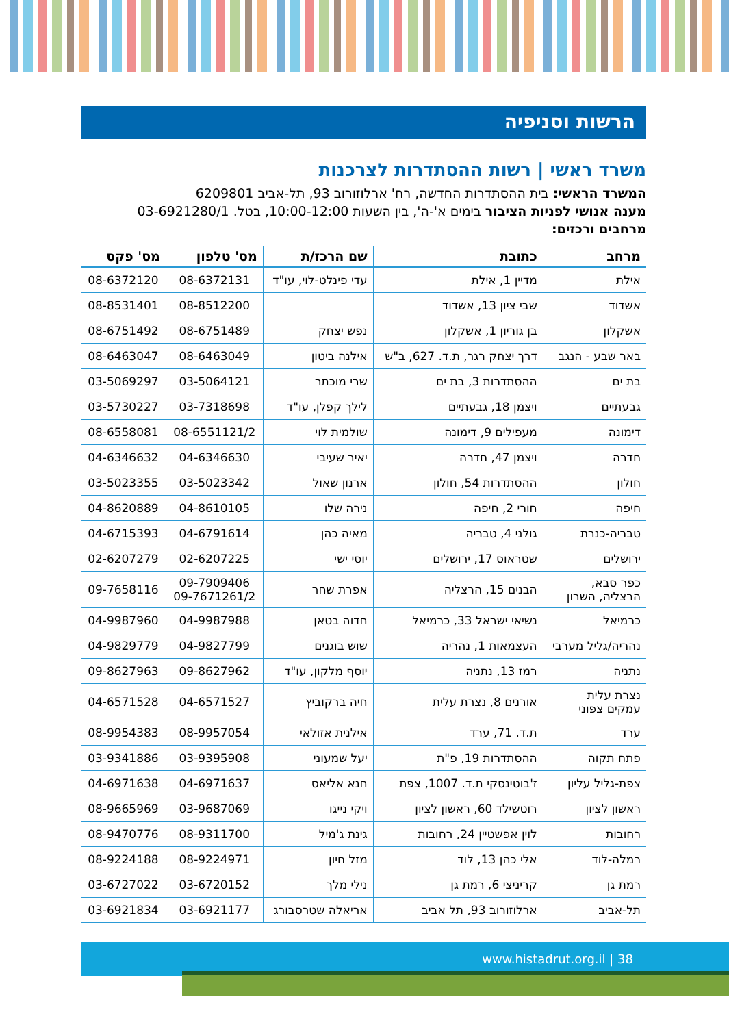הרשות וסניפיה
משרד ראשי | רשות ההסתדרות לצרכנות
המשרד הראשי: בית ההסתדרות החדשה, רח' ארלוזורוב 93, תל-אביב 6209801
מענה אנושי לפניות הציבור בימים א'-ה', בין השעות 10:00-12:00, בטל. 03-6921280/1
מרחבים ורכזים:
| מרחב | כתובת | שם הרכז/ת | מס' טלפון | מס' פקס |
| --- | --- | --- | --- | --- |
| אילת | מדיין 1, אילת | עדי פינלט-לוי, עו"ד | 08-6372131 | 08-6372120 |
| אשדוד | שבי ציון 13, אשדוד | | 08-8512200 | 08-8531401 |
| אשקלון | בן גוריון 1, אשקלון | נפש יצחק | 08-6751489 | 08-6751492 |
| באר שבע - הנגב | דרך יצחק רגר, ת.ד. 627, ב"ש | אילנה ביטון | 08-6463049 | 08-6463047 |
| בת ים | ההסתדרות 3, בת ים | שרי מוכתר | 03-5064121 | 03-5069297 |
| גבעתיים | ויצמן 18, גבעתיים | לילך קפלן, עו"ד | 03-7318698 | 03-5730227 |
| דימונה | מעפילים 9, דימונה | שולמית לוי | 08-6551121/2 | 08-6558081 |
| חדרה | ויצמן 47, חדרה | יאיר שעיבי | 04-6346630 | 04-6346632 |
| חולון | ההסתדרות 54, חולון | ארנון שאול | 03-5023342 | 03-5023355 |
| חיפה | חורי 2, חיפה | נירה שלו | 04-8610105 | 04-8620889 |
| טבריה-כנרת | גולני 4, טבריה | מאיה כהן | 04-6791614 | 04-6715393 |
| ירושלים | שטראוס 17, ירושלים | יוסי ישי | 02-6207225 | 02-6207279 |
| כפר סבא, הרצליה, השרון | הבנים 15, הרצליה | אפרת שחר | 09-7909406 09-7671261/2 | 09-7658116 |
| כרמיאל | נשיאי ישראל 33, כרמיאל | חדוה בטאן | 04-9987988 | 04-9987960 |
| נהריה/גליל מערבי | העצמאות 1, נהריה | שוש בוגנים | 04-9827799 | 04-9829779 |
| נתניה | רמז 13, נתניה | יוסף מלקון, עו"ד | 09-8627962 | 09-8627963 |
| נצרת עלית עמקים צפוני | אורנים 8, נצרת עלית | חיה ברקוביץ | 04-6571527 | 04-6571528 |
| ערד | ת.ד. 71, ערד | אילנית אזולאי | 08-9957054 | 08-9954383 |
| פתח תקוה | ההסתדרות 19, פ"ת | יעל שמעוני | 03-9395908 | 03-9341886 |
| צפת-גליל עליון | ז'בוטינסקי ת.ד. 1007, צפת | חנא אליאס | 04-6971637 | 04-6971638 |
| ראשון לציון | רוטשילד 60, ראשון לציון | ויקי נייגו | 03-9687069 | 08-9665969 |
| רחובות | לוין אפשטיין 24, רחובות | גינת ג'מיל | 08-9311700 | 08-9470776 |
| רמלה-לוד | אלי כהן 13, לוד | מזל חיון | 08-9224971 | 08-9224188 |
| רמת גן | קריניצי 6, רמת גן | נילי מלך | 03-6720152 | 03-6727022 |
| תל-אביב | ארלוזורוב 93, תל אביב | אריאלה שטרסבורג | 03-6921177 | 03-6921834 |
www.histadrut.org.il | 38